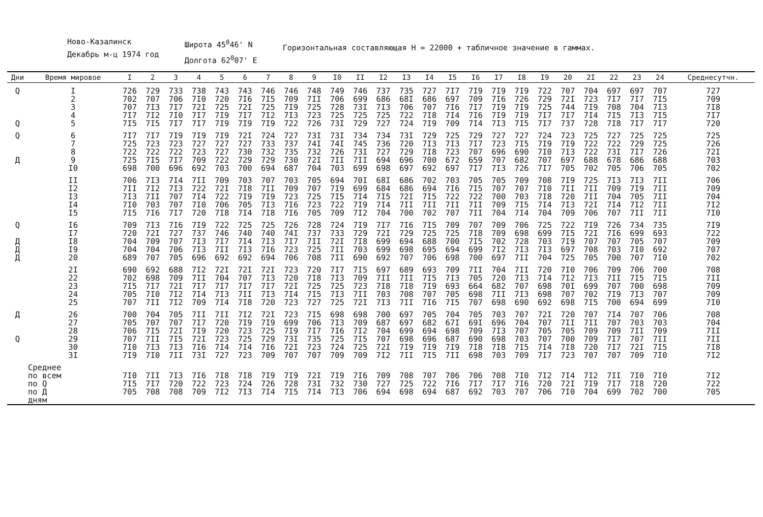Ново-Казалинск
Декабрь м-ц 1974 год
Широта 45<sup>0</sup>46' N
Долгота 62<sup>0</sup>07' E
Горизонтальная составляющая H = 22000 + табличное значение в гаммах.
| Дни | Время мировое | I | 2 | 3 | 4 | 5 | 6 | 7 | 8 | 9 | I0 | II | I2 | I3 | I4 | I5 | I6 | I7 | I8 | I9 | 20 | 2I | 22 | 23 | 24 | Среднесутчн. |
| --- | --- | --- | --- | --- | --- | --- | --- | --- | --- | --- | --- | --- | --- | --- | --- | --- | --- | --- | --- | --- | --- | --- | --- | --- | --- | --- |
| Q Q | I 2 3 4 5 | 726 702 707 7I7 7I5 | 729 707 7I3 7I2 7I5 | 733 706 7I7 7I0 7I7 | 738 7I0 72I 7I7 7I7 | 743 720 725 7I9 7I9 | 743 7I6 72I 7I7 7I9 | 746 7I5 725 7I2 7I9 | 746 709 7I9 7I3 722 | 748 7II 725 723 726 | 749 706 728 725 73I | 746 699 73I 725 729 | 737 686 7I3 725 727 | 735 68I 706 722 724 | 727 686 707 7I8 7I9 | 7I7 697 7I6 7I4 709 | 7I9 709 7I7 7I6 7I4 | 7I9 7I6 7I9 7I9 7I3 | 7I9 726 7I9 7I9 7I5 | 722 729 725 7I7 7I7 | 707 72I 744 7I7 737 | 704 723 7I9 7I4 728 | 697 7I7 708 7I5 7I8 | 697 7I7 704 7I3 7I7 | 707 7I5 7I3 7I5 7I7 | 727 709 7I8 7I7 720 |
| Q Д | 6 7 8 9 I0 | 7I7 725 722 725 698 | 7I7 723 722 7I5 700 | 7I9 723 722 7I7 696 | 7I9 727 723 709 692 | 7I9 727 727 722 703 | 72I 727 730 729 700 | 724 733 732 729 694 | 727 737 735 730 687 | 73I 74I 732 72I 704 | 73I 74I 726 7II 703 | 734 745 73I 7II 699 | 734 736 727 694 698 | 73I 720 729 696 697 | 729 7I3 7I8 700 692 | 725 7I3 723 672 697 | 729 7I7 707 659 7I7 | 727 723 696 707 7I3 | 727 7I5 690 682 726 | 724 7I9 7I0 707 7I7 | 723 7I9 7I3 697 705 | 725 722 722 688 702 | 727 722 73I 678 705 | 725 729 7I7 686 706 | 725 725 726 688 705 | 725 726 72I 703 702 |
| | II I2 I3 I4 I5 | 706 7II 7I3 7I0 7I5 | 7I3 7I2 7II 703 7I6 | 7I4 7I3 707 707 7I7 | 7II 722 7I4 7I0 720 | 709 72I 722 706 7I8 | 703 7I8 7I9 705 7I4 | 707 7II 7I9 7I3 7I8 | 703 709 723 7I6 7I6 | 705 707 725 723 705 | 694 7I9 7I5 722 709 | 70I 699 7I4 7I9 7I2 | 68I 684 7I5 7I4 704 | 686 686 72I 7II 700 | 702 694 7I5 7II 702 | 703 7I6 722 7II 707 | 705 7I5 722 7II 7II | 705 707 700 709 704 | 709 707 703 7I5 7I4 | 708 7I0 7I8 7I4 704 | 7I9 7II 720 7I3 709 | 725 7II 7II 72I 706 | 7I3 709 704 7I4 707 | 7I3 7I9 705 7I2 7II | 7II 7II 7II 7II 7II | 706 709 704 7I2 7I0 |
| Q Д Д Д | I6 I7 I8 I9 20 | 709 720 704 704 689 | 7I3 72I 709 704 707 | 7I6 727 707 706 705 | 7I9 737 7I3 7I3 696 | 722 746 7I7 7II 692 | 725 740 7I4 7I3 692 | 725 740 7I3 7I6 694 | 726 74I 7I7 723 706 | 728 737 7II 725 708 | 724 733 72I 7II 7II | 7I9 729 7I8 703 690 | 7I7 72I 699 699 692 | 7I6 729 694 698 707 | 7I5 725 688 695 706 | 709 725 700 694 698 | 707 7I8 7I5 699 700 | 709 709 702 7I2 697 | 706 698 728 7I3 7II | 725 699 703 7I3 704 | 722 7I5 7I9 697 725 | 7I9 72I 707 708 705 | 726 7I6 707 703 700 | 734 699 705 7I0 707 | 735 693 707 692 7I0 | 7I9 722 709 707 702 |
| | 2I 22 23 24 25 | 690 702 7I5 705 707 | 692 698 7I7 7I0 7II | 688 709 72I 7I2 7I2 | 7I2 7II 7I7 7I4 709 | 72I 704 7I7 7I3 7I4 | 72I 707 7I7 7II 7I8 | 72I 7I3 7I7 7I3 720 | 723 720 72I 7I4 723 | 720 7I8 725 7I5 727 | 7I7 7I3 725 7I3 725 | 7I5 709 723 7II 72I | 697 7II 7I8 703 7I3 | 689 7II 7I8 708 7II | 693 7I5 7I9 707 7I6 | 709 7I3 693 705 7I5 | 7II 705 664 698 707 | 704 720 682 7II 698 | 7II 7I3 707 7I3 690 | 720 7I4 698 698 692 | 7I0 7I2 70I 707 698 | 706 7I3 699 702 7I5 | 709 7II 707 7I9 700 | 706 7I5 700 7I3 694 | 700 7I5 698 707 699 | 708 7II 709 709 7I0 |
| Д Q | 26 27 28 29 30 3I | 700 705 706 707 7I0 7I9 | 704 707 7I5 7II 7I3 7I0 | 705 707 72I 7I5 7I3 7II | 7II 7I7 7I9 72I 7I6 73I | 7II 720 720 723 7I4 727 | 7I2 7I9 723 725 7I4 723 | 72I 7I9 725 729 7I6 709 | 723 699 7I9 73I 72I 707 | 7I5 706 7I7 735 723 707 | 698 7I3 7I6 725 724 709 | 698 709 7I2 7I5 725 709 | 700 687 704 707 72I 7I2 | 697 697 699 698 7I9 7II | 705 682 694 696 7I9 7I5 | 704 67I 698 687 7I9 7II | 705 69I 709 690 7I8 698 | 703 696 7I3 698 7I8 703 | 707 704 707 703 7I5 709 | 72I 707 705 707 7I4 7I7 | 720 7II 705 700 7I8 723 | 707 7II 709 709 720 707 | 7I4 707 709 7I7 7I7 707 | 707 703 7II 707 72I 709 | 706 703 709 7II 7I5 7I0 | 708 704 7II 7II 7I8 7I2 |
| | Среднее по всем по Q по Д дням | 7I0 7I5 705 | 7II 7I7 708 | 7I3 720 708 | 7I6 722 709 | 7I8 723 7I2 | 7I8 724 7I3 | 7I9 726 7I4 | 7I9 728 7I5 | 72I 73I 7I4 | 7I9 732 7I3 | 7I6 730 706 | 709 727 694 | 708 725 698 | 707 722 694 | 706 7I6 687 | 706 7I7 692 | 708 7I7 703 | 7I0 7I6 707 | 7I2 720 706 | 7I4 72I 7I0 | 7I2 7I9 704 | 7II 7I7 699 | 7I0 7I8 702 | 7I0 720 700 | 7I2 722 705 |